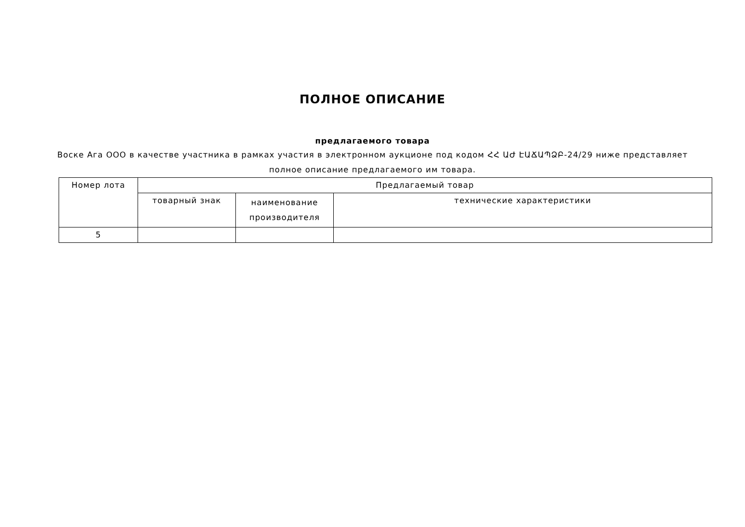ПОЛНОЕ ОПИСАНИЕ
предлагаемого товара
Воске Ага ООО в качестве участника в рамках участия в электронном аукционе под кодом ՀՀ ԱԺ ԷԱՃԱՊՁԲ-24/29 ниже представляет полное описание предлагаемого им товара.
| Номер лота | Предлагаемый товар | | |
| --- | --- | --- | --- |
| | товарный знак | наименование производителя | технические характеристики |
| 5 | | | |